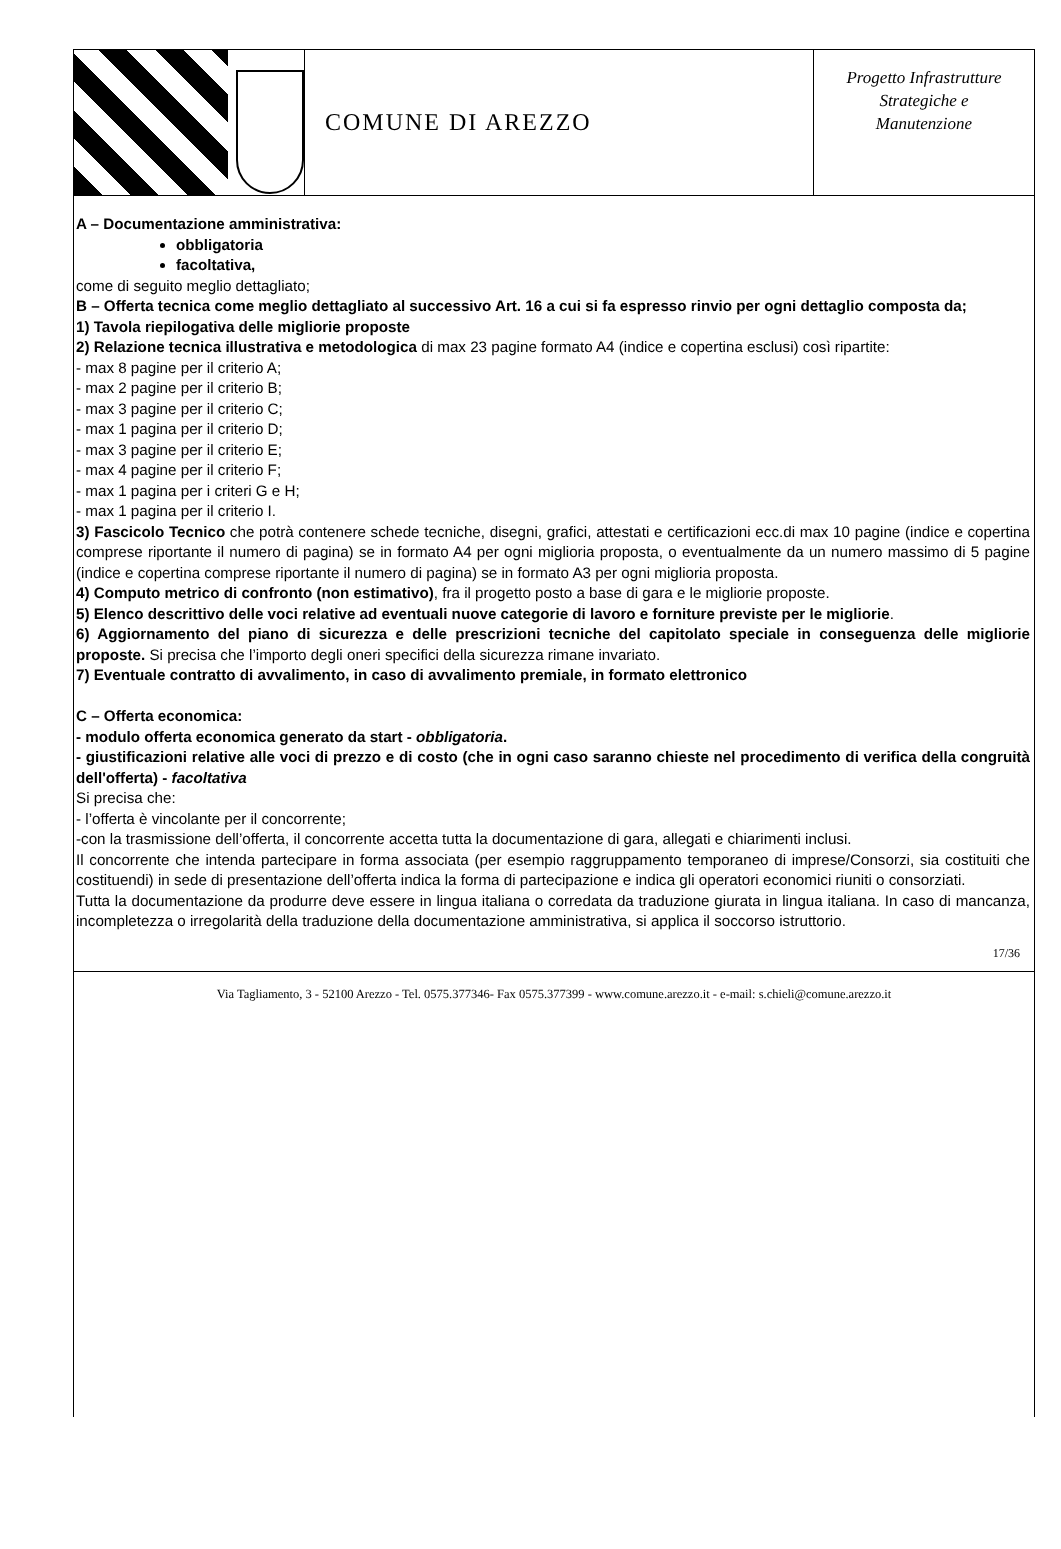COMUNE DI AREZZO
Progetto Infrastrutture
Strategiche e
Manutenzione
A – Documentazione amministrativa:
obbligatoria
facoltativa,
come di seguito meglio dettagliato;
B – Offerta tecnica come meglio dettagliato al successivo Art. 16 a cui si fa espresso rinvio per ogni dettaglio composta da;
1) Tavola riepilogativa delle migliorie proposte
2) Relazione tecnica illustrativa e metodologica di max 23 pagine formato A4 (indice e copertina esclusi) così ripartite:
- max 8 pagine per il criterio A;
- max 2 pagine per il criterio B;
- max 3 pagine per il criterio C;
- max 1 pagina per il criterio D;
- max 3 pagine per il criterio E;
- max 4 pagine per il criterio F;
- max 1 pagina per i criteri G e H;
- max 1 pagina per il criterio I.
3) Fascicolo Tecnico che potrà contenere schede tecniche, disegni, grafici, attestati e certificazioni ecc.di max 10 pagine (indice e copertina comprese riportante il numero di pagina) se in formato A4 per ogni miglioria proposta, o eventualmente da un numero massimo di 5 pagine (indice e copertina comprese riportante il numero di pagina) se in formato A3 per ogni miglioria proposta.
4) Computo metrico di confronto (non estimativo), fra il progetto posto a base di gara e le migliorie proposte.
5) Elenco descrittivo delle voci relative ad eventuali nuove categorie di lavoro e forniture previste per le migliorie.
6) Aggiornamento del piano di sicurezza e delle prescrizioni tecniche del capitolato speciale in conseguenza delle migliorie proposte. Si precisa che l’importo degli oneri specifici della sicurezza rimane invariato.
7) Eventuale contratto di avvalimento, in caso di avvalimento premiale, in formato elettronico
C – Offerta economica:
- modulo offerta economica generato da start - obbligatoria.
- giustificazioni relative alle voci di prezzo e di costo (che in ogni caso saranno chieste nel procedimento di verifica della congruità dell'offerta) - facoltativa
Si precisa che:
- l’offerta è vincolante per il concorrente;
-con la trasmissione dell’offerta, il concorrente accetta tutta la documentazione di gara, allegati e chiarimenti inclusi.
Il concorrente che intenda partecipare in forma associata (per esempio raggruppamento temporaneo di imprese/Consorzi, sia costituiti che costituendi) in sede di presentazione dell’offerta indica la forma di partecipazione e indica gli operatori economici riuniti o consorziati.
Tutta la documentazione da produrre deve essere in lingua italiana o corredata da traduzione giurata in lingua italiana. In caso di mancanza, incompletezza o irregolarità della traduzione della documentazione amministrativa, si applica il soccorso istruttorio.
17/36
Via Tagliamento, 3 - 52100 Arezzo - Tel. 0575.377346- Fax 0575.377399 - www.comune.arezzo.it - e-mail: s.chieli@comune.arezzo.it